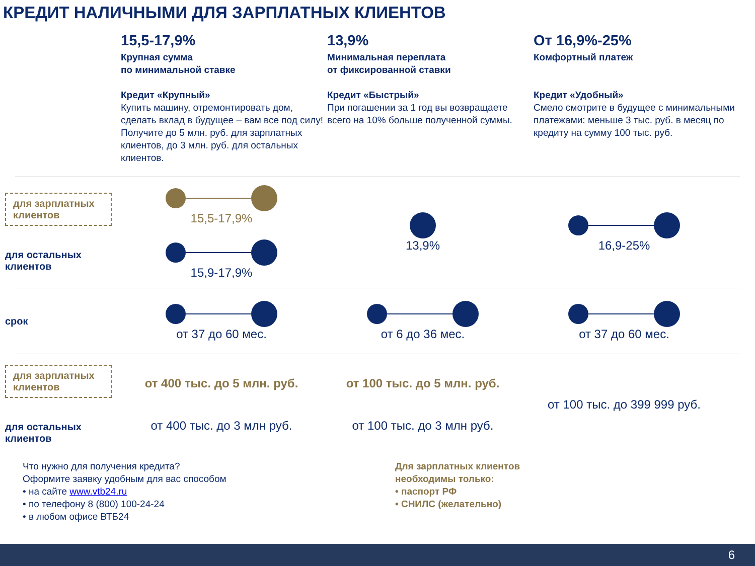КРЕДИТ НАЛИЧНЫМИ ДЛЯ ЗАРПЛАТНЫХ КЛИЕНТОВ
15,5-17,9%
Крупная сумма
по минимальной ставке
Кредит «Крупный»
Купить машину, отремонтировать дом, сделать вклад в будущее – вам все под силу!
Получите до 5 млн. руб. для зарплатных клиентов, до 3 млн. руб. для остальных клиентов.
13,9%
Минимальная переплата
от фиксированной ставки
Кредит «Быстрый»
При погашении за 1 год вы возвращаете всего на 10% больше полученной суммы.
От 16,9%-25%
Комфортный платеж
Кредит «Удобный»
Смело смотрите в будущее с минимальными платежами: меньше 3 тыс. руб. в месяц по кредиту на сумму 100 тыс. руб.
для зарплатных клиентов
для остальных клиентов
15,5-17,9%
15,9-17,9%
13,9% 16,9-25%
срок
от 37 до 60 мес. от 6 до 36 мес. от 37 до 60 мес.
для зарплатных клиентов
для остальных клиентов
от 400 тыс. до 5 млн. руб.
от 400 тыс. до 3 млн руб.
от 100 тыс. до 5 млн. руб.
от 100 тыс. до 3 млн руб.
от 100 тыс. до 399 999 руб.
Что нужно для получения кредита?
Оформите заявку удобным для вас способом
• на сайте www.vtb24.ru
• по телефону 8 (800) 100-24-24
• в любом офисе ВТБ24
Для зарплатных клиентов
необходимы только:
• паспорт РФ
• СНИЛС (желательно)
6